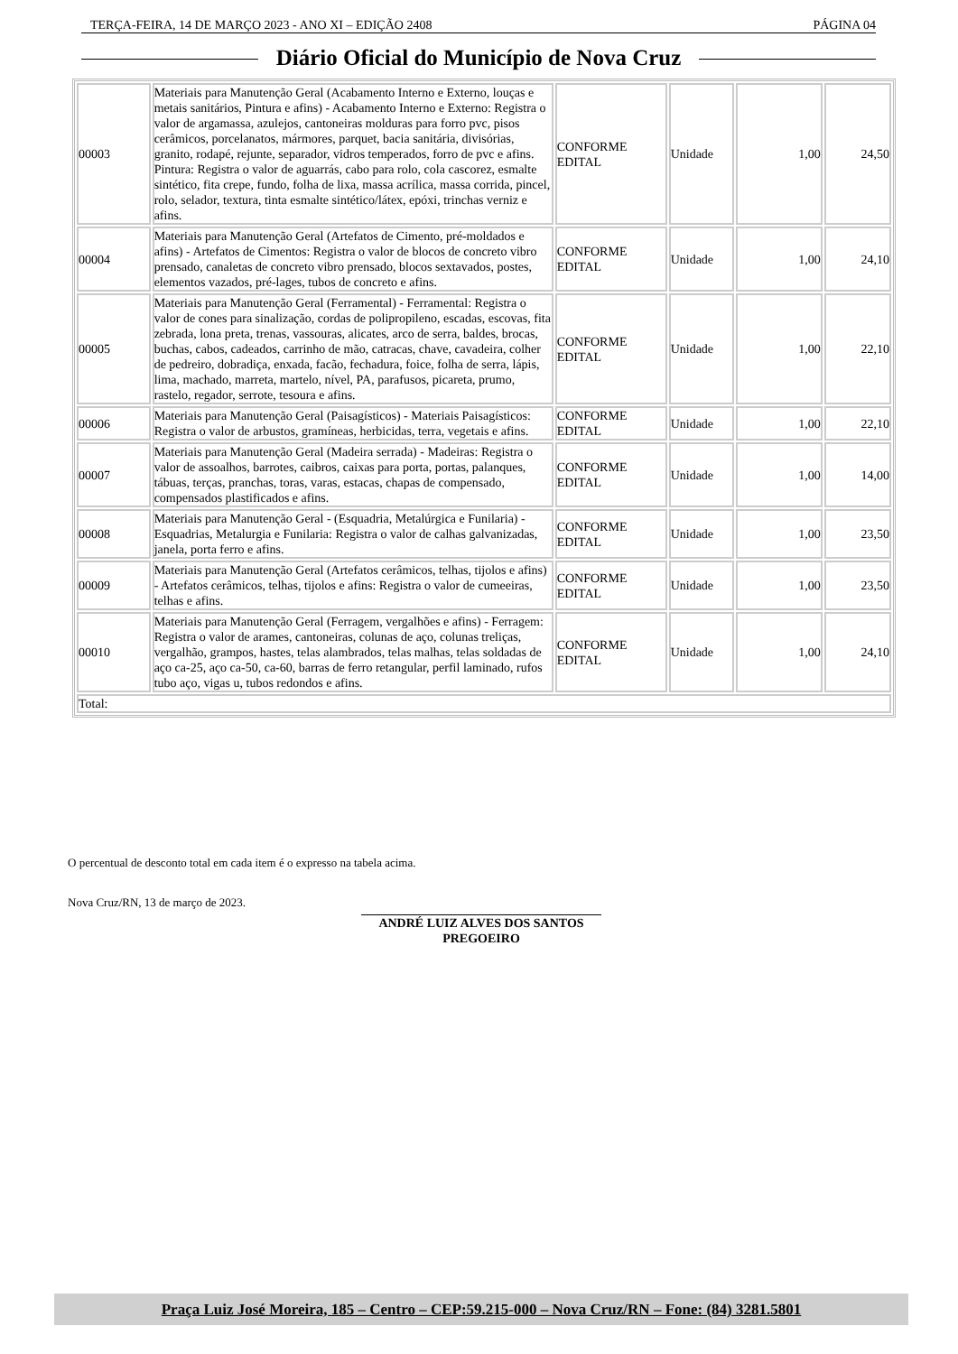TERÇA-FEIRA, 14 DE MARÇO 2023 - ANO XI – EDIÇÃO 2408 PÁGINA 04
Diário Oficial do Município de Nova Cruz
| 00003 | Materiais para Manutenção Geral (Acabamento Interno e Externo, louças e metais sanitários, Pintura e afins) - Acabamento Interno e Externo: Registra o valor de argamassa, azulejos, cantoneiras molduras para forro pvc, pisos cerâmicos, porcelanatos, mármores, parquet, bacia sanitária, divisórias, granito, rodapé, rejunte, separador, vidros temperados, forro de pvc e afins. Pintura: Registra o valor de aguarrás, cabo para rolo, cola cascorez, esmalte sintético, fita crepe, fundo, folha de lixa, massa acrílica, massa corrida, pincel, rolo, selador, textura, tinta esmalte sintético/látex, epóxi, trinchas verniz e afins. | CONFORME EDITAL | Unidade | 1,00 | 24,50 |
| 00004 | Materiais para Manutenção Geral (Artefatos de Cimento, pré-moldados e afins) - Artefatos de Cimentos: Registra o valor de blocos de concreto vibro prensado, canaletas de concreto vibro prensado, blocos sextavados, postes, elementos vazados, pré-lages, tubos de concreto e afins. | CONFORME EDITAL | Unidade | 1,00 | 24,10 |
| 00005 | Materiais para Manutenção Geral (Ferramental) - Ferramental: Registra o valor de cones para sinalização, cordas de polipropileno, escadas, escovas, fita zebrada, lona preta, trenas, vassouras, alicates, arco de serra, baldes, brocas, buchas, cabos, cadeados, carrinho de mão, catracas, chave, cavadeira, colher de pedreiro, dobradiça, enxada, facão, fechadura, foice, folha de serra, lápis, lima, machado, marreta, martelo, nível, PA, parafusos, picareta, prumo, rastelo, regador, serrote, tesoura e afins. | CONFORME EDITAL | Unidade | 1,00 | 22,10 |
| 00006 | Materiais para Manutenção Geral (Paisagísticos) - Materiais Paisagísticos: Registra o valor de arbustos, gramíneas, herbicidas, terra, vegetais e afins. | CONFORME EDITAL | Unidade | 1,00 | 22,10 |
| 00007 | Materiais para Manutenção Geral (Madeira serrada) - Madeiras: Registra o valor de assoalhos, barrotes, caibros, caixas para porta, portas, palanques, tábuas, terças, pranchas, toras, varas, estacas, chapas de compensado, compensados plastificados e afins. | CONFORME EDITAL | Unidade | 1,00 | 14,00 |
| 00008 | Materiais para Manutenção Geral - (Esquadria, Metalúrgica e Funilaria) - Esquadrias, Metalurgia e Funilaria: Registra o valor de calhas galvanizadas, janela, porta ferro e afins. | CONFORME EDITAL | Unidade | 1,00 | 23,50 |
| 00009 | Materiais para Manutenção Geral (Artefatos cerâmicos, telhas, tijolos e afins) - Artefatos cerâmicos, telhas, tijolos e afins: Registra o valor de cumeeiras, telhas e afins. | CONFORME EDITAL | Unidade | 1,00 | 23,50 |
| 00010 | Materiais para Manutenção Geral (Ferragem, vergalhões e afins) - Ferragem: Registra o valor de arames, cantoneiras, colunas de aço, colunas treliças, vergalhão, grampos, hastes, telas alambrados, telas malhas, telas soldadas de aço ca-25, aço ca-50, ca-60, barras de ferro retangular, perfil laminado, rufos tubo aço, vigas u, tubos redondos e afins. | CONFORME EDITAL | Unidade | 1,00 | 24,10 |
| Total: | | | | | |
O percentual de desconto total em cada item é o expresso na tabela acima.
Nova Cruz/RN, 13 de março de 2023.
ANDRÉ LUIZ ALVES DOS SANTOS
PREGOEIRO
Praça Luiz José Moreira, 185 – Centro – CEP:59.215-000 – Nova Cruz/RN – Fone: (84) 3281.5801